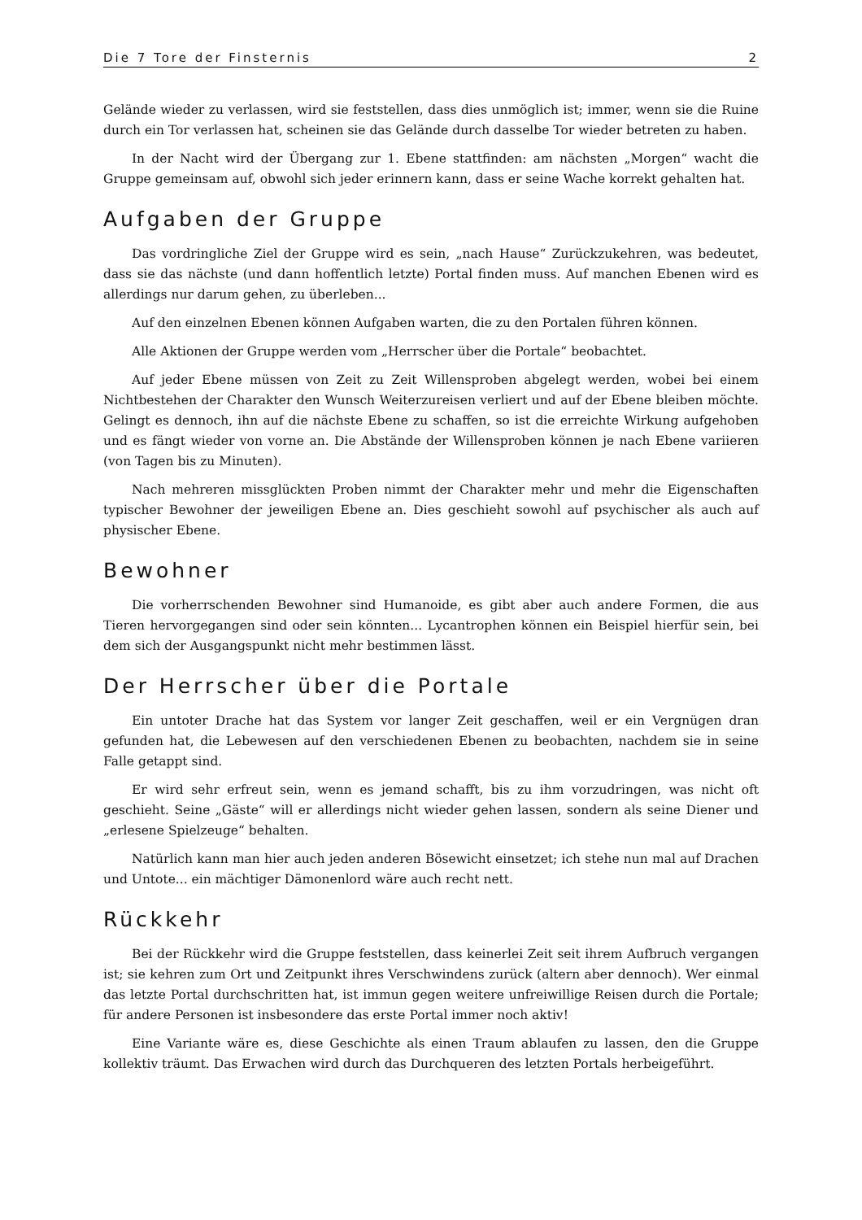Die 7 Tore der Finsternis 2
Gelände wieder zu verlassen, wird sie feststellen, dass dies unmöglich ist; immer, wenn sie die Ruine durch ein Tor verlassen hat, scheinen sie das Gelände durch dasselbe Tor wieder betreten zu haben.
In der Nacht wird der Übergang zur 1. Ebene stattfinden: am nächsten „Morgen“ wacht die Gruppe gemeinsam auf, obwohl sich jeder erinnern kann, dass er seine Wache korrekt gehalten hat.
Aufgaben der Gruppe
Das vordringliche Ziel der Gruppe wird es sein, „nach Hause“ Zurückzukehren, was bedeutet, dass sie das nächste (und dann hoffentlich letzte) Portal finden muss. Auf manchen Ebenen wird es allerdings nur darum gehen, zu überleben...
Auf den einzelnen Ebenen können Aufgaben warten, die zu den Portalen führen können.
Alle Aktionen der Gruppe werden vom „Herrscher über die Portale“ beobachtet.
Auf jeder Ebene müssen von Zeit zu Zeit Willensproben abgelegt werden, wobei bei einem Nichtbestehen der Charakter den Wunsch Weiterzureisen verliert und auf der Ebene bleiben möchte. Gelingt es dennoch, ihn auf die nächste Ebene zu schaffen, so ist die erreichte Wirkung aufgehoben und es fängt wieder von vorne an. Die Abstände der Willensproben können je nach Ebene variieren (von Tagen bis zu Minuten).
Nach mehreren missglückten Proben nimmt der Charakter mehr und mehr die Eigenschaften typischer Bewohner der jeweiligen Ebene an. Dies geschieht sowohl auf psychischer als auch auf physischer Ebene.
Bewohner
Die vorherrschenden Bewohner sind Humanoide, es gibt aber auch andere Formen, die aus Tieren hervorgegangen sind oder sein könnten... Lycantrophen können ein Beispiel hierfür sein, bei dem sich der Ausgangspunkt nicht mehr bestimmen lässt.
Der Herrscher über die Portale
Ein untoter Drache hat das System vor langer Zeit geschaffen, weil er ein Vergnügen dran gefunden hat, die Lebewesen auf den verschiedenen Ebenen zu beobachten, nachdem sie in seine Falle getappt sind.
Er wird sehr erfreut sein, wenn es jemand schafft, bis zu ihm vorzudringen, was nicht oft geschieht. Seine „Gäste“ will er allerdings nicht wieder gehen lassen, sondern als seine Diener und „erlesene Spielzeuge“ behalten.
Natürlich kann man hier auch jeden anderen Bösewicht einsetzet; ich stehe nun mal auf Drachen und Untote... ein mächtiger Dämonenlord wäre auch recht nett.
Rückkehr
Bei der Rückkehr wird die Gruppe feststellen, dass keinerlei Zeit seit ihrem Aufbruch vergangen ist; sie kehren zum Ort und Zeitpunkt ihres Verschwindens zurück (altern aber dennoch). Wer einmal das letzte Portal durchschritten hat, ist immun gegen weitere unfreiwillige Reisen durch die Portale; für andere Personen ist insbesondere das erste Portal immer noch aktiv!
Eine Variante wäre es, diese Geschichte als einen Traum ablaufen zu lassen, den die Gruppe kollektiv träumt. Das Erwachen wird durch das Durchqueren des letzten Portals herbeigeführt.